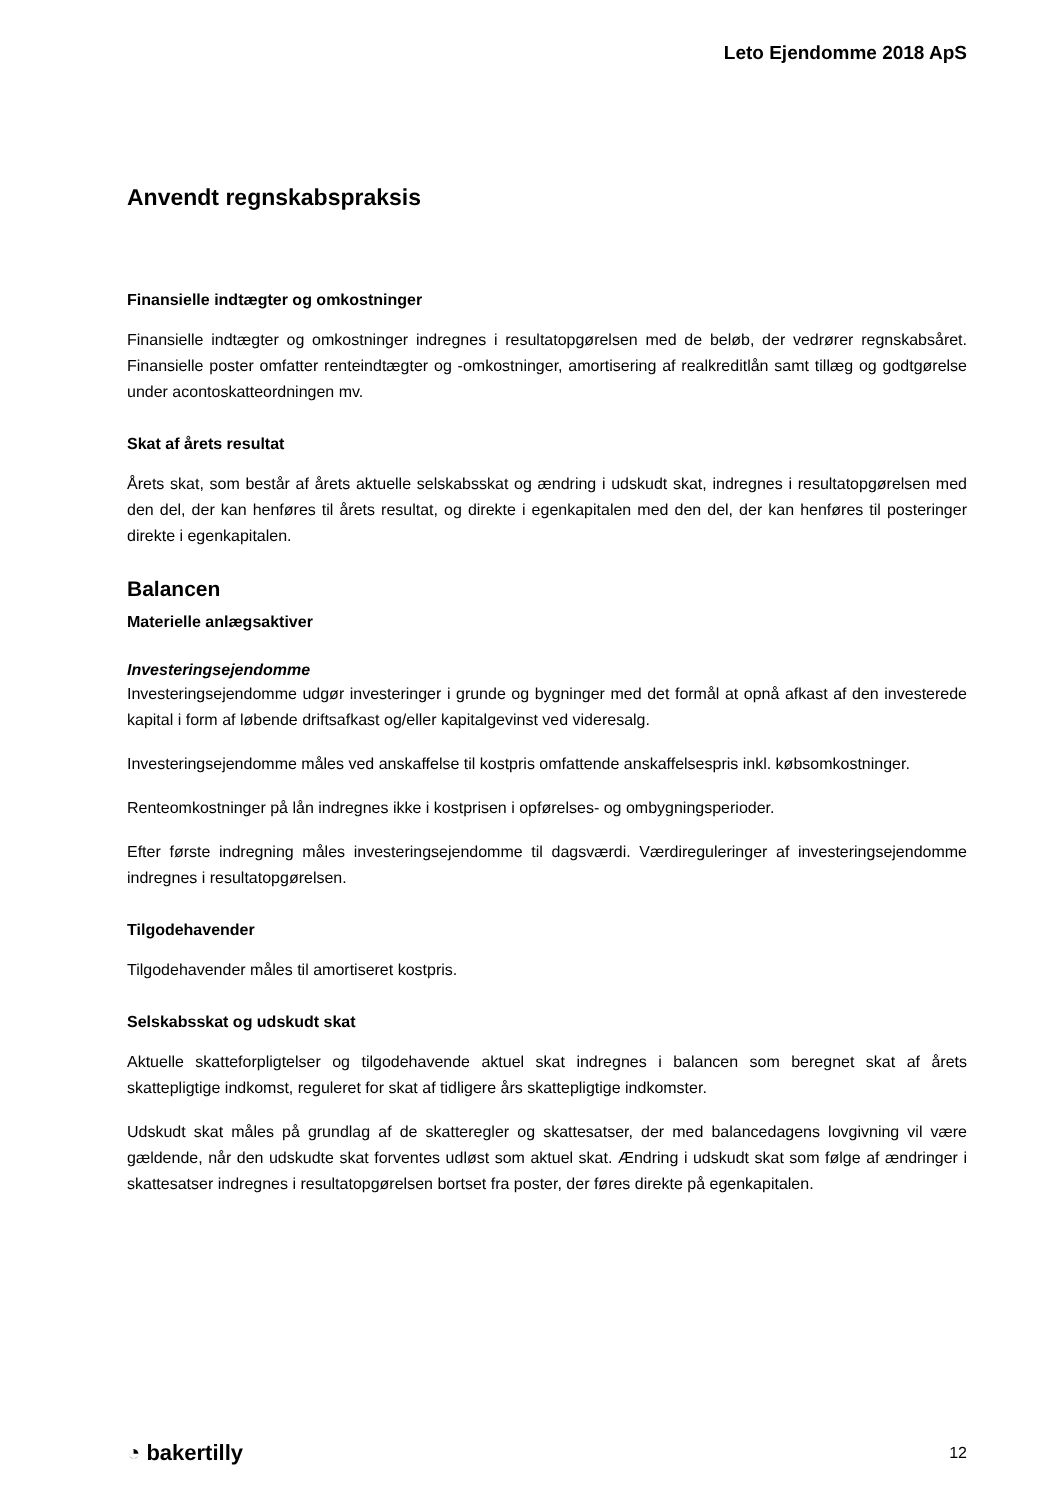Leto Ejendomme 2018 ApS
Anvendt regnskabspraksis
Finansielle indtægter og omkostninger
Finansielle indtægter og omkostninger indregnes i resultatopgørelsen med de beløb, der vedrører regnskabsåret. Finansielle poster omfatter renteindtægter og -omkostninger, amortisering af realkreditlån samt tillæg og godtgørelse under acontoskatteordningen mv.
Skat af årets resultat
Årets skat, som består af årets aktuelle selskabsskat og ændring i udskudt skat, indregnes i resultatopgørelsen med den del, der kan henføres til årets resultat, og direkte i egenkapitalen med den del, der kan henføres til posteringer direkte i egenkapitalen.
Balancen
Materielle anlægsaktiver
Investeringsejendomme
Investeringsejendomme udgør investeringer i grunde og bygninger med det formål at opnå afkast af den investerede kapital i form af løbende driftsafkast og/eller kapitalgevinst ved videresalg.
Investeringsejendomme måles ved anskaffelse til kostpris omfattende anskaffelsespris inkl. købsomkostninger.
Renteomkostninger på lån indregnes ikke i kostprisen i opførelses- og ombygningsperioder.
Efter første indregning måles investeringsejendomme til dagsværdi. Værdireguleringer af investeringsejendomme indregnes i resultatopgørelsen.
Tilgodehavender
Tilgodehavender måles til amortiseret kostpris.
Selskabsskat og udskudt skat
Aktuelle skatteforpligtelser og tilgodehavende aktuel skat indregnes i balancen som beregnet skat af årets skattepligtige indkomst, reguleret for skat af tidligere års skattepligtige indkomster.
Udskudt skat måles på grundlag af de skatteregler og skattesatser, der med balancedagens lovgivning vil være gældende, når den udskudte skat forventes udløst som aktuel skat. Ændring i udskudt skat som følge af ændringer i skattesatser indregnes i resultatopgørelsen bortset fra poster, der føres direkte på egenkapitalen.
◔ bakertilly 12